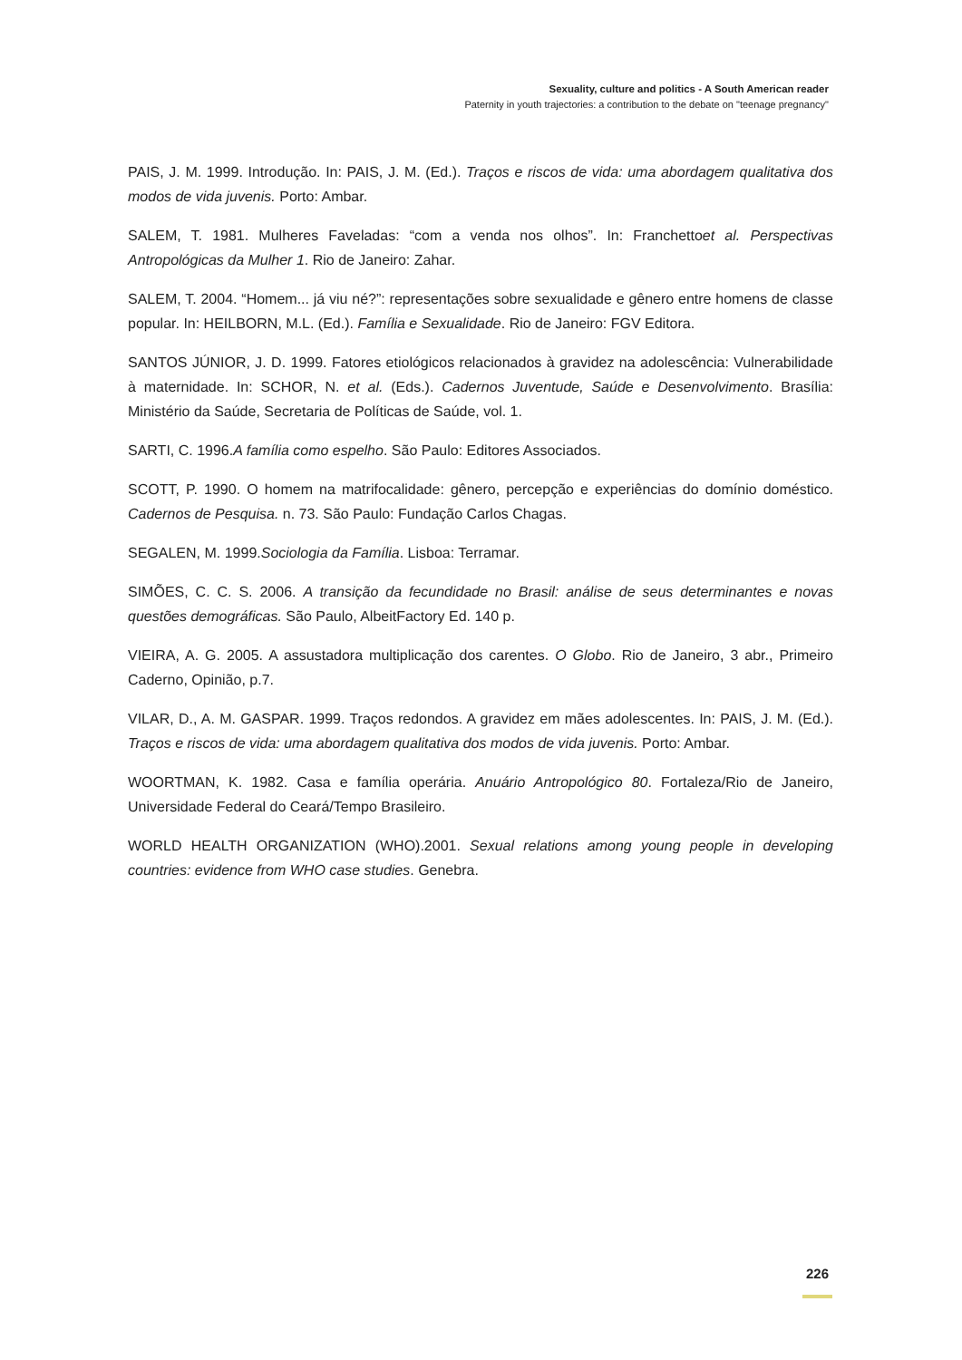Sexuality, culture and politics - A South American reader
Paternity in youth trajectories: a contribution to the debate on "teenage pregnancy"
PAIS, J. M. 1999. Introdução. In: PAIS, J. M. (Ed.). Traços e riscos de vida: uma abordagem qualitativa dos modos de vida juvenis. Porto: Ambar.
SALEM, T. 1981. Mulheres Faveladas: “com a venda nos olhos”. In: Franchettoet al. Perspectivas Antropológicas da Mulher 1. Rio de Janeiro: Zahar.
SALEM, T. 2004. “Homem... já viu né?”: representações sobre sexualidade e gênero entre homens de classe popular. In: HEILBORN, M.L. (Ed.). Família e Sexualidade. Rio de Janeiro: FGV Editora.
SANTOS JÚNIOR, J. D. 1999. Fatores etiológicos relacionados à gravidez na adolescência: Vulnerabilidade à maternidade. In: SCHOR, N. et al. (Eds.). Cadernos Juventude, Saúde e Desenvolvimento. Brasília: Ministério da Saúde, Secretaria de Políticas de Saúde, vol. 1.
SARTI, C. 1996.A família como espelho. São Paulo: Editores Associados.
SCOTT, P. 1990. O homem na matrifocalidade: gênero, percepção e experiências do domínio doméstico. Cadernos de Pesquisa. n. 73. São Paulo: Fundação Carlos Chagas.
SEGALEN, M. 1999.Sociologia da Família. Lisboa: Terramar.
SIMÕES, C. C. S. 2006. A transição da fecundidade no Brasil: análise de seus determinantes e novas questões demográficas. São Paulo, AlbeitFactory Ed. 140 p.
VIEIRA, A. G. 2005. A assustadora multiplicação dos carentes. O Globo. Rio de Janeiro, 3 abr., Primeiro Caderno, Opinião, p.7.
VILAR, D., A. M. GASPAR. 1999. Traços redondos. A gravidez em mães adolescentes. In: PAIS, J. M. (Ed.). Traços e riscos de vida: uma abordagem qualitativa dos modos de vida juvenis. Porto: Ambar.
WOORTMAN, K. 1982. Casa e família operária. Anuário Antropológico 80. Fortaleza/Rio de Janeiro, Universidade Federal do Ceará/Tempo Brasileiro.
WORLD HEALTH ORGANIZATION (WHO).2001. Sexual relations among young people in developing countries: evidence from WHO case studies. Genebra.
226